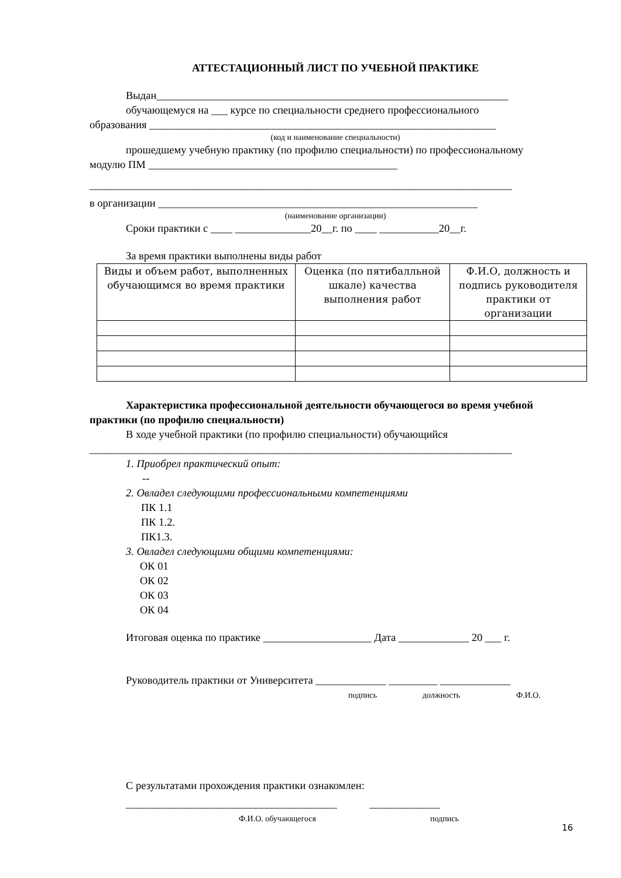АТТЕСТАЦИОННЫЙ ЛИСТ ПО УЧЕБНОЙ ПРАКТИКЕ
Выдан_________________________________________________________________
обучающемуся на ___ курсе по специальности среднего профессионального
образования ________________________________________________________________
(код и наименование специальности)
прошедшему учебную практику (по профилю специальности) по профессиональному
модулю ПМ ______________________________________________
______________________________________________________________________________
в организации ___________________________________________________________
(наименование организации)
Сроки практики с ____ ______________20__г. по ____ ___________20__г.
За время практики выполнены виды работ
| Виды и объем работ, выполненных обучающимся во время практики | Оценка (по пятибалльной шкале) качества выполнения работ | Ф.И.О, должность и подпись руководителя практики от организации |
Характеристика профессиональной деятельности обучающегося во время учебной
практики (по профилю специальности)
В ходе учебной практики (по профилю специальности) обучающийся
______________________________________________________________________________
1. Приобрел практический опыт:
--
2. Овладел следующими профессиональными компетенциями
ПК 1.1
ПК 1.2.
ПК1.3.
3. Овладел следующими общими компетенциями:
ОК 01
ОК 02
ОК 03
ОК 04
Итоговая оценка по практике ____________________ Дата _____________ 20 ___ г.
Руководитель практики от Университета _____________ _________ _____________
подпись должность Ф.И.О.
С результатами прохождения практики ознакомлен:
_______________________________________ _____________
Ф.И.О. обучающегося подпись
16